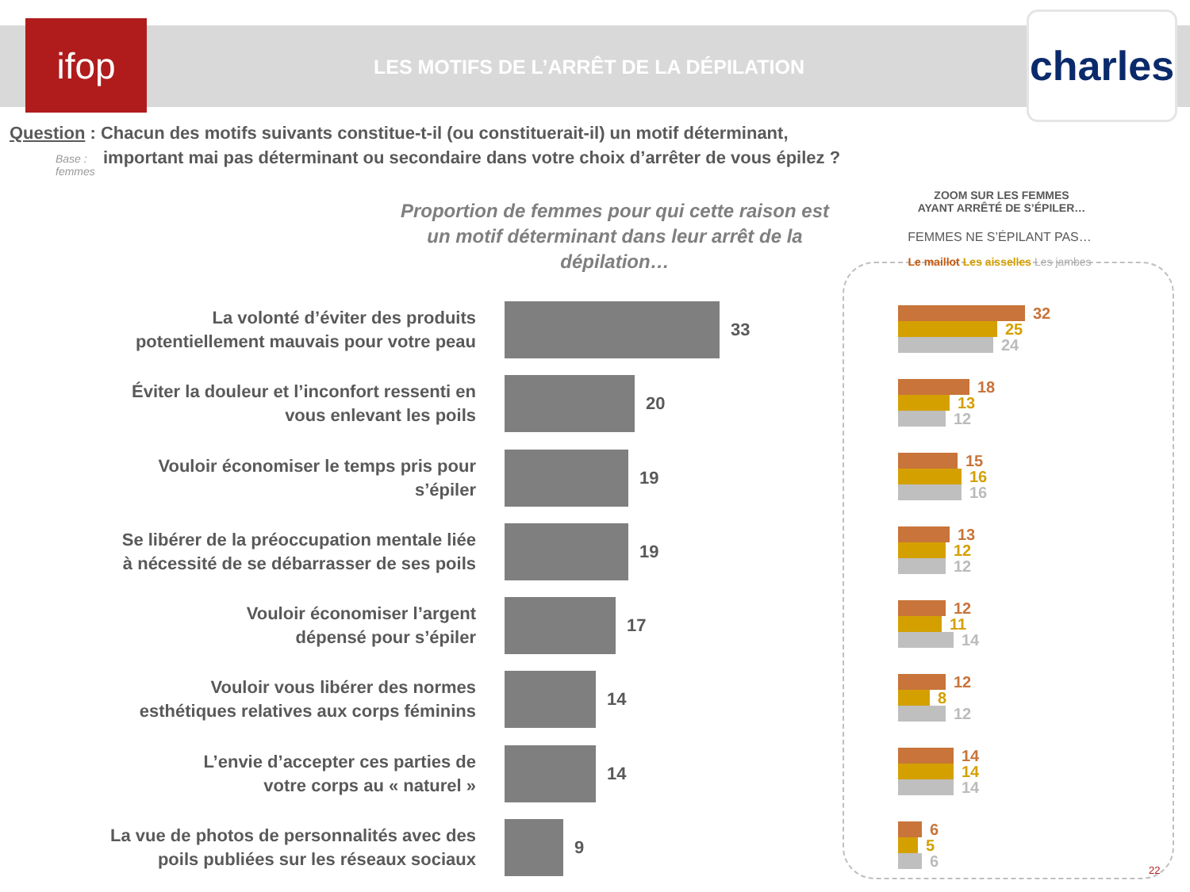ifop
LES MOTIFS DE L’ARRÊT DE LA DÉPILATION
charles
Question : Chacun des motifs suivants constitue-t-il (ou constituerait-il) un motif déterminant,
important mai pas déterminant ou secondaire dans votre choix d’arrêter de vous épilez ?
Base :
femmes
Proportion de femmes pour qui cette raison est un motif déterminant dans leur arrêt de la dépilation…
La volonté d’éviter des produits
potentiellement mauvais pour votre peau
33
Éviter la douleur et l’inconfort ressenti en
vous enlevant les poils
20
Vouloir économiser le temps pris pour
s’épiler
19
Se libérer de la préoccupation mentale liée
à nécessité de se débarrasser de ses poils
19
Vouloir économiser l’argent
dépensé pour s’épiler
17
Vouloir vous libérer des normes
esthétiques relatives aux corps féminins
14
L’envie d’accepter ces parties de
votre corps au « naturel »
14
La vue de photos de personnalités avec des
poils publiées sur les réseaux sociaux
9
ZOOM SUR LES FEMMES
AYANT ARRÊTÉ DE S’ÉPILER…
FEMMES NE S’ÉPILANT PAS…
Le maillot Les aisselles Les jambes
32
25
24
18
13
12
15
16
16
13
12
12
12
11
14
12
8
12
14
14
14
6
5
6
22